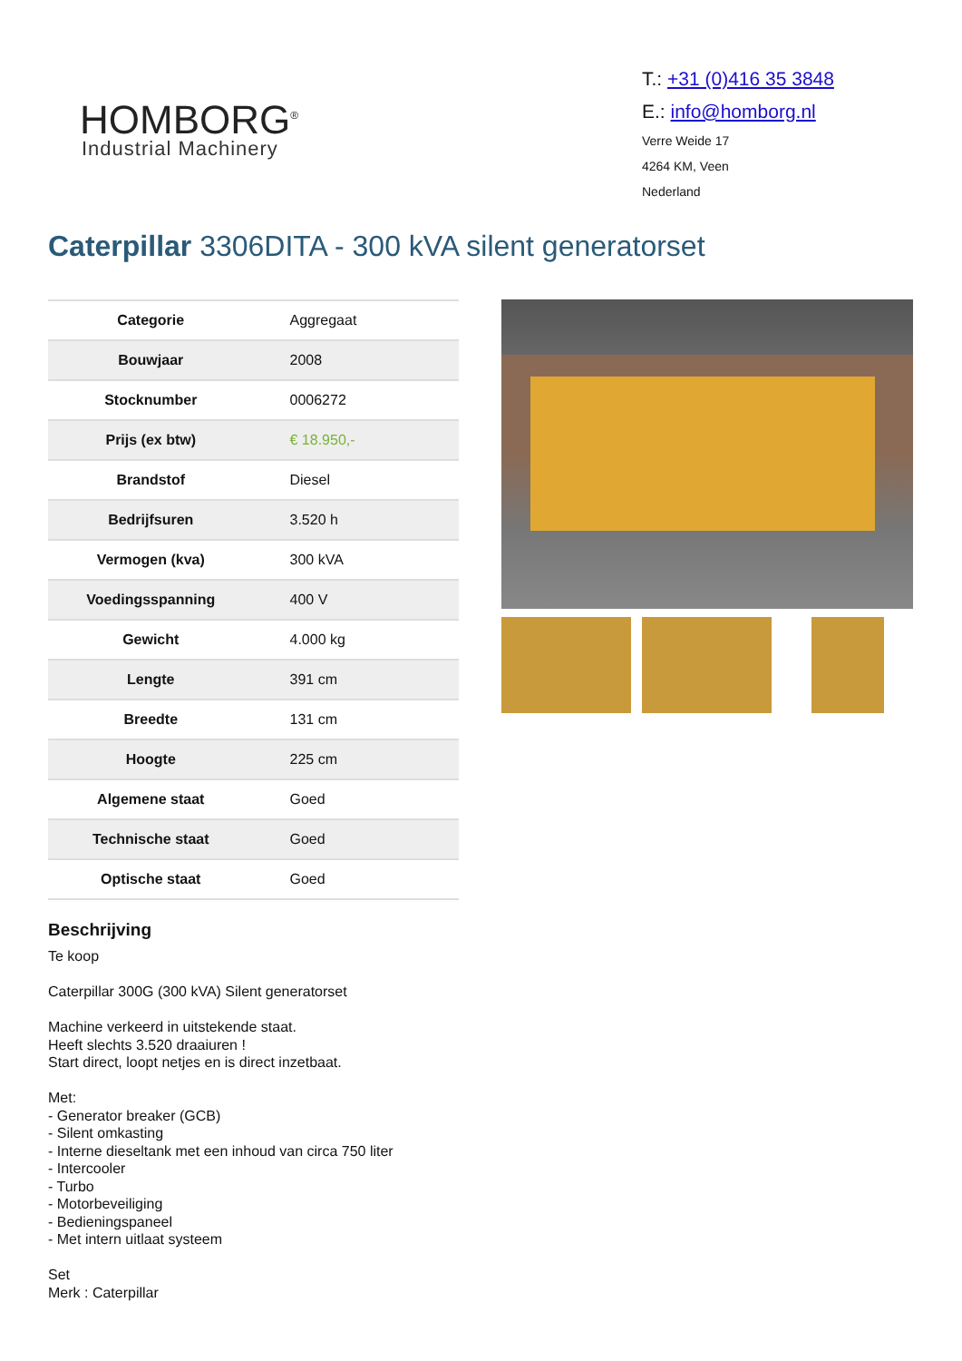HOMBORG<sup>®</sup>
Industrial Machinery
T.: +31 (0)416 35 3848
E.: info@homborg.nl
Verre Weide 17
4264 KM, Veen
Nederland
Caterpillar 3306DITA - 300 kVA silent generatorset
| Categorie | Aggregaat |
| Bouwjaar | 2008 |
| Stocknumber | 0006272 |
| Prijs (ex btw) | € 18.950,- |
| Brandstof | Diesel |
| Bedrijfsuren | 3.520 h |
| Vermogen (kva) | 300 kVA |
| Voedingsspanning | 400 V |
| Gewicht | 4.000 kg |
| Lengte | 391 cm |
| Breedte | 131 cm |
| Hoogte | 225 cm |
| Algemene staat | Goed |
| Technische staat | Goed |
| Optische staat | Goed |
Beschrijving
Te koop
Caterpillar 300G (300 kVA) Silent generatorset
Machine verkeerd in uitstekende staat.
Heeft slechts 3.520 draaiuren !
Start direct, loopt netjes en is direct inzetbaat.
Met:
- Generator breaker (GCB)
- Silent omkasting
- Interne dieseltank met een inhoud van circa 750 liter
- Intercooler
- Turbo
- Motorbeveiliging
- Bedieningspaneel
- Met intern uitlaat systeem
Set
Merk : Caterpillar